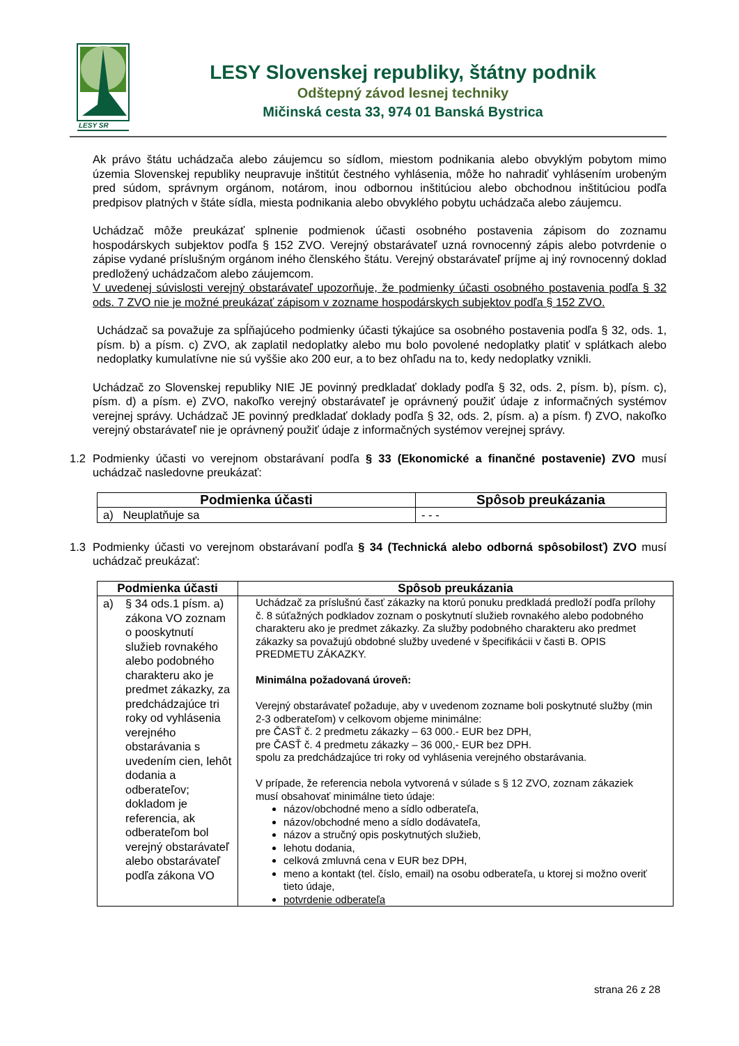LESY SR
LESY Slovenskej republiky, štátny podnik
Odštepný závod lesnej techniky
Mičinská cesta 33, 974 01 Banská Bystrica
Ak právo štátu uchádzača alebo záujemcu so sídlom, miestom podnikania alebo obvyklým pobytom mimo územia Slovenskej republiky neupravuje inštitút čestného vyhlásenia, môže ho nahradiť vyhlásením urobeným pred súdom, správnym orgánom, notárom, inou odbornou inštitúciou alebo obchodnou inštitúciou podľa predpisov platných v štáte sídla, miesta podnikania alebo obvyklého pobytu uchádzača alebo záujemcu.
Uchádzač môže preukázať splnenie podmienok účasti osobného postavenia zápisom do zoznamu hospodárskych subjektov podľa § 152 ZVO. Verejný obstarávateľ uzná rovnocenný zápis alebo potvrdenie o zápise vydané príslušným orgánom iného členského štátu. Verejný obstarávateľ príjme aj iný rovnocenný doklad predložený uchádzačom alebo záujemcom.
V uvedenej súvislosti verejný obstarávateľ upozorňuje, že podmienky účasti osobného postavenia podľa § 32 ods. 7 ZVO nie je možné preukázať zápisom v zozname hospodárskych subjektov podľa § 152 ZVO.
Uchádzač sa považuje za spĺňajúceho podmienky účasti týkajúce sa osobného postavenia podľa § 32, ods. 1, písm. b) a písm. c) ZVO, ak zaplatil nedoplatky alebo mu bolo povolené nedoplatky platiť v splátkach alebo nedoplatky kumulatívne nie sú vyššie ako 200 eur, a to bez ohľadu na to, kedy nedoplatky vznikli.
Uchádzač zo Slovenskej republiky NIE JE povinný predkladať doklady podľa § 32, ods. 2, písm. b), písm. c), písm. d) a písm. e) ZVO, nakoľko verejný obstarávateľ je oprávnený použiť údaje z informačných systémov verejnej správy. Uchádzač JE povinný predkladať doklady podľa § 32, ods. 2, písm. a) a písm. f) ZVO, nakoľko verejný obstarávateľ nie je oprávnený použiť údaje z informačných systémov verejnej správy.
1.2 Podmienky účasti vo verejnom obstarávaní podľa § 33 (Ekonomické a finančné postavenie) ZVO musí uchádzač nasledovne preukázať:
| Podmienka účasti | Spôsob preukázania |
| --- | --- |
| a) Neuplatňuje sa | - - - |
1.3 Podmienky účasti vo verejnom obstarávaní podľa § 34 (Technická alebo odborná spôsobilosť) ZVO musí uchádzač preukázať:
| Podmienka účasti | Spôsob preukázania |
| --- | --- |
| a) § 34 ods.1 písm. a) zákona VO zoznam o pooskytnutí služieb rovnakého alebo podobného charakteru ako je predmet zákazky, za predchádzajúce tri roky od vyhlásenia verejného obstarávania s uvedením cien, lehôt dodania a odberateľov; dokladom je referencia, ak odberateľom bol verejný obstarávateľ alebo obstarávateľ podľa zákona VO | Uchádzač za príslušnú časť zákazky na ktorú ponuku predkladá predloží podľa prílohy č. 8 súťažných podkladov zoznam o poskytnutí služieb rovnakého alebo podobného charakteru ako je predmet zákazky. Za služby podobného charakteru ako predmet zákazky sa považujú obdobné služby uvedené v špecifikácii v časti B. OPIS PREDMETU ZÁKAZKY. Minimálna požadovaná úroveň: Verejný obstarávateľ požaduje, aby v uvedenom zozname boli poskytnuté služby (min 2-3 odberateľom) v celkovom objeme minimálne: pre ČASŤ č. 2 predmetu zákazky – 63 000.- EUR bez DPH, pre ČASŤ č. 4 predmetu zákazky – 36 000,- EUR bez DPH. spolu za predchádzajúce tri roky od vyhlásenia verejného obstarávania. V prípade, že referencia nebola vytvorená v súlade s § 12 ZVO, zoznam zákaziek musí obsahovať minimálne tieto údaje: názov/obchodné meno a sídlo odberateľa, názov/obchodné meno a sídlo dodávateľa, názov a stručný opis poskytnutých služieb, lehotu dodania, celková zmluvná cena v EUR bez DPH, meno a kontakt (tel. číslo, email) na osobu odberateľa, u ktorej si možno overiť tieto údaje, potvrdenie odberateľa |
strana 26 z 28